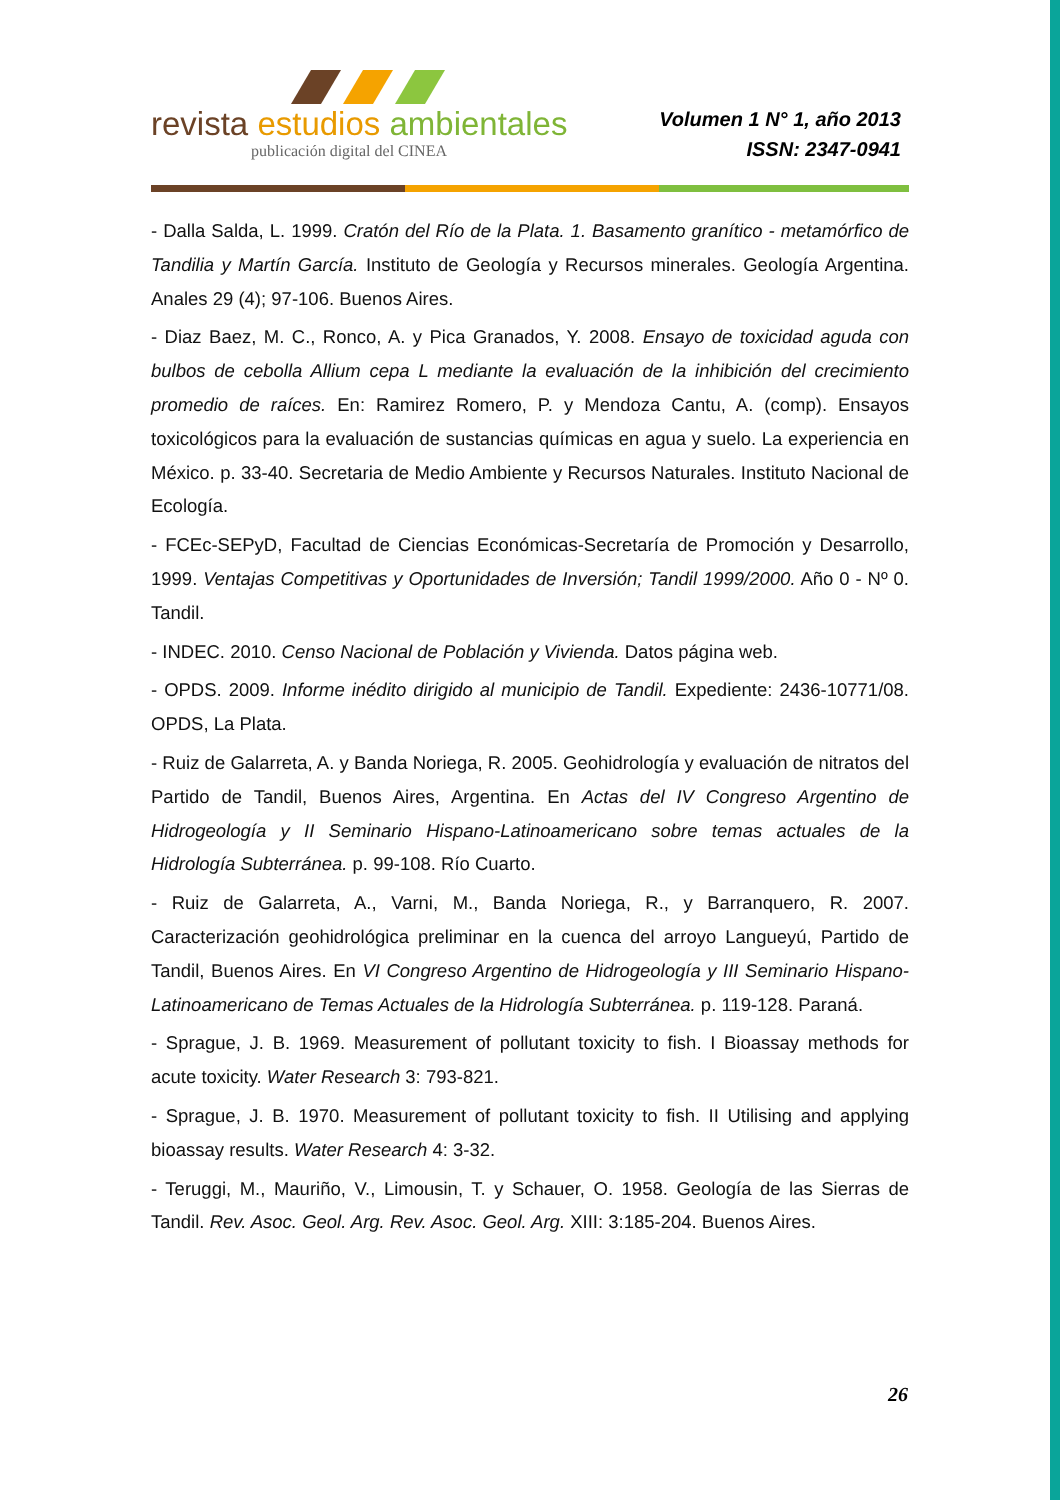revista estudios ambientales
publicación digital del CINEA
Volumen 1 N° 1, año 2013
ISSN: 2347-0941
- Dalla Salda, L. 1999. Cratón del Río de la Plata. 1. Basamento granítico - metamórfico de Tandilia y Martín García. Instituto de Geología y Recursos minerales. Geología Argentina. Anales 29 (4); 97-106. Buenos Aires.
- Diaz Baez, M. C., Ronco, A. y Pica Granados, Y. 2008. Ensayo de toxicidad aguda con bulbos de cebolla Allium cepa L mediante la evaluación de la inhibición del crecimiento promedio de raíces. En: Ramirez Romero, P. y Mendoza Cantu, A. (comp). Ensayos toxicológicos para la evaluación de sustancias químicas en agua y suelo. La experiencia en México. p. 33-40. Secretaria de Medio Ambiente y Recursos Naturales. Instituto Nacional de Ecología.
- FCEc-SEPyD, Facultad de Ciencias Económicas-Secretaría de Promoción y Desarrollo, 1999. Ventajas Competitivas y Oportunidades de Inversión; Tandil 1999/2000. Año 0 - Nº 0. Tandil.
- INDEC. 2010. Censo Nacional de Población y Vivienda. Datos página web.
- OPDS. 2009. Informe inédito dirigido al municipio de Tandil. Expediente: 2436-10771/08. OPDS, La Plata.
- Ruiz de Galarreta, A. y Banda Noriega, R. 2005. Geohidrología y evaluación de nitratos del Partido de Tandil, Buenos Aires, Argentina. En Actas del IV Congreso Argentino de Hidrogeología y II Seminario Hispano-Latinoamericano sobre temas actuales de la Hidrología Subterránea. p. 99-108. Río Cuarto.
- Ruiz de Galarreta, A., Varni, M., Banda Noriega, R., y Barranquero, R. 2007. Caracterización geohidrológica preliminar en la cuenca del arroyo Langueyú, Partido de Tandil, Buenos Aires. En VI Congreso Argentino de Hidrogeología y III Seminario Hispano-Latinoamericano de Temas Actuales de la Hidrología Subterránea. p. 119-128. Paraná.
- Sprague, J. B. 1969. Measurement of pollutant toxicity to fish. I Bioassay methods for acute toxicity. Water Research 3: 793-821.
- Sprague, J. B. 1970. Measurement of pollutant toxicity to fish. II Utilising and applying bioassay results. Water Research 4: 3-32.
- Teruggi, M., Mauriño, V., Limousin, T. y Schauer, O. 1958. Geología de las Sierras de Tandil. Rev. Asoc. Geol. Arg. Rev. Asoc. Geol. Arg. XIII: 3:185-204. Buenos Aires.
26